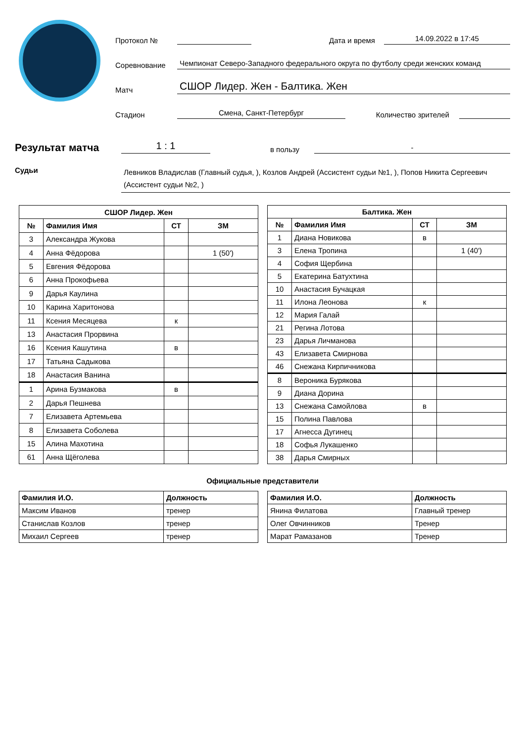Протокол № Дата и время 14.09.2022 в 17:45
Соревнование Чемпионат Северо-Западного федерального округа по футболу среди женских команд
Матч СШОР Лидер. Жен - Балтика. Жен
Стадион Смена, Санкт-Петербург Количество зрителей
Результат матча 1 : 1 в пользу -
Судьи Левников Владислав (Главный судья, ), Козлов Андрей (Ассистент судьи №1, ), Попов Никита Сергеевич (Ассистент судьи №2, )
| СШОР Лидер. Жен | | | |
| --- | --- | --- | --- |
| № | Фамилия Имя | СТ | ЗМ |
| 3 | Александра Жукова | | |
| 4 | Анна Фёдорова | | 1 (50') |
| 5 | Евгения Фёдорова | | |
| 6 | Анна Прокофьева | | |
| 9 | Дарья Каулина | | |
| 10 | Карина Харитонова | | |
| 11 | Ксения Месяцева | к | |
| 13 | Анастасия Прорвина | | |
| 16 | Ксения Кашутина | в | |
| 17 | Татьяна Садыкова | | |
| 18 | Анастасия Ванина | | |
| 1 | Арина Бузмакова | в | |
| 2 | Дарья Пешнева | | |
| 7 | Елизавета Артемьева | | |
| 8 | Елизавета Соболева | | |
| 15 | Алина Махотина | | |
| 61 | Анна Щёголева | | |
| Балтика. Жен | | | |
| --- | --- | --- | --- |
| № | Фамилия Имя | СТ | ЗМ |
| 1 | Диана Новикова | в | |
| 3 | Елена Тропина | | 1 (40') |
| 4 | София Щербина | | |
| 5 | Екатерина Батухтина | | |
| 10 | Анастасия Бучацкая | | |
| 11 | Илона Леонова | к | |
| 12 | Мария Галай | | |
| 21 | Регина Лотова | | |
| 23 | Дарья Личманова | | |
| 43 | Елизавета Смирнова | | |
| 46 | Снежана Кирпичникова | | |
| 8 | Вероника Бурякова | | |
| 9 | Диана Дорина | | |
| 13 | Снежана Самойлова | в | |
| 15 | Полина Павлова | | |
| 17 | Агнесса Дугинец | | |
| 18 | Софья Лукашенко | | |
| 38 | Дарья Смирных | | |
Официальные представители
| Фамилия И.О. | Должность |
| --- | --- |
| Максим Иванов | тренер |
| Станислав Козлов | тренер |
| Михаил Сергеев | тренер |
| Фамилия И.О. | Должность |
| --- | --- |
| Янина Филатова | Главный тренер |
| Олег Овчинников | Тренер |
| Марат Рамазанов | Тренер |